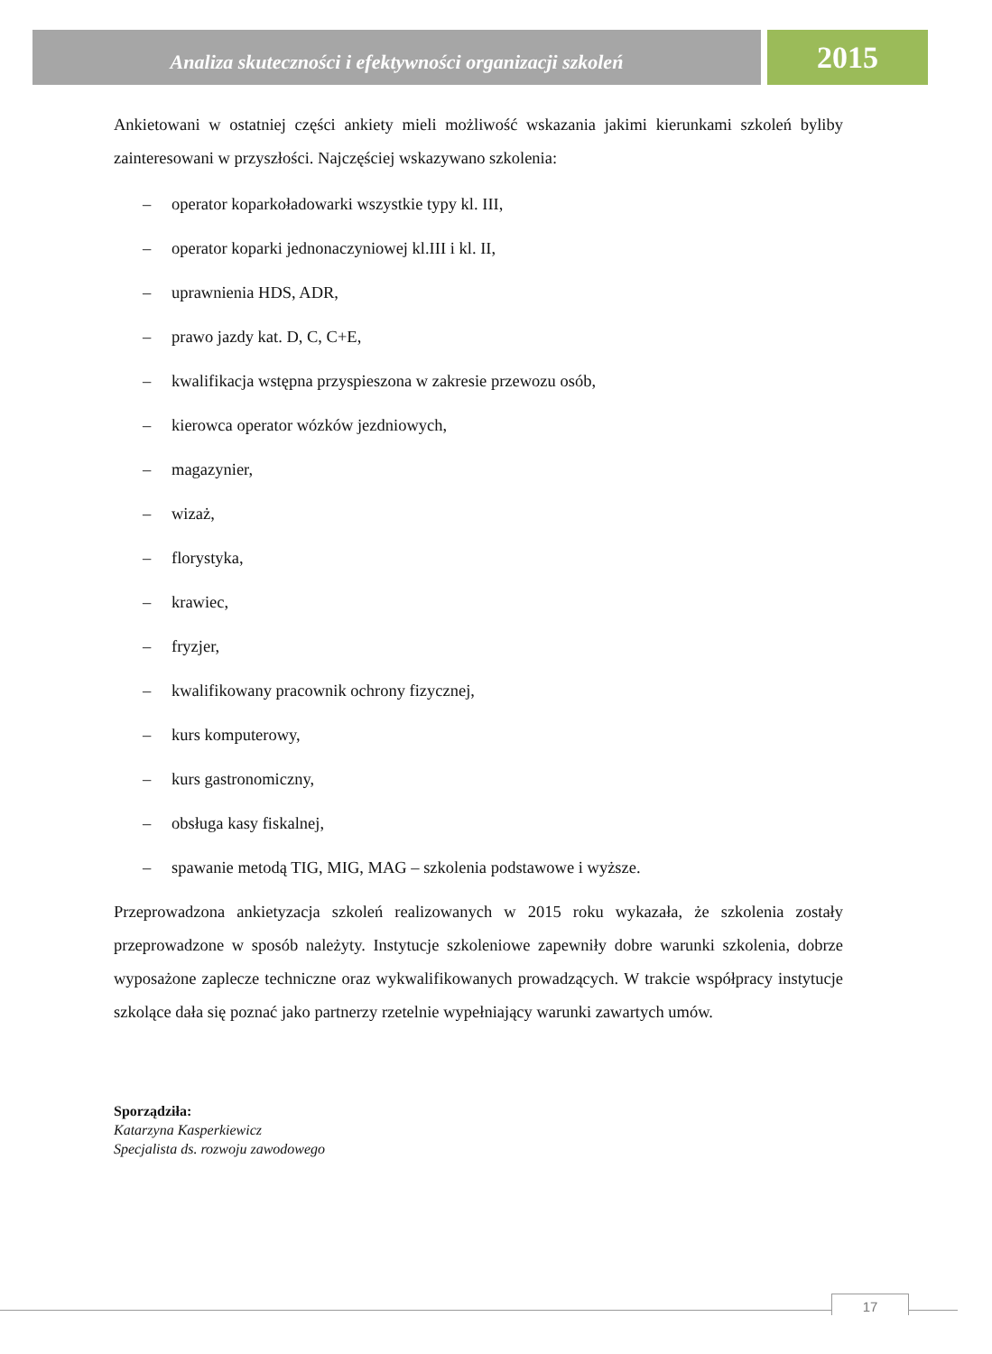Analiza skuteczności i efektywności organizacji szkoleń
2015
Ankietowani w ostatniej części ankiety mieli możliwość wskazania jakimi kierunkami szkoleń byliby zainteresowani w przyszłości. Najczęściej wskazywano szkolenia:
– operator koparkoładowarki wszystkie typy kl. III,
– operator koparki jednonaczyniowej kl.III i kl. II,
– uprawnienia HDS, ADR,
– prawo jazdy kat. D, C, C+E,
– kwalifikacja wstępna przyspieszona w zakresie przewozu osób,
– kierowca operator wózków jezdniowych,
– magazynier,
– wizaż,
– florystyka,
– krawiec,
– fryzjer,
– kwalifikowany pracownik ochrony fizycznej,
– kurs komputerowy,
– kurs gastronomiczny,
– obsługa kasy fiskalnej,
– spawanie metodą TIG, MIG, MAG – szkolenia podstawowe i wyższe.
Przeprowadzona ankietyzacja szkoleń realizowanych w 2015 roku wykazała, że szkolenia zostały przeprowadzone w sposób należyty. Instytucje szkoleniowe zapewniły dobre warunki szkolenia, dobrze wyposażone zaplecze techniczne oraz wykwalifikowanych prowadzących. W trakcie współpracy instytucje szkolące dała się poznać jako partnerzy rzetelnie wypełniający warunki zawartych umów.
Sporządziła:
Katarzyna Kasperkiewicz
Specjalista ds. rozwoju zawodowego
17